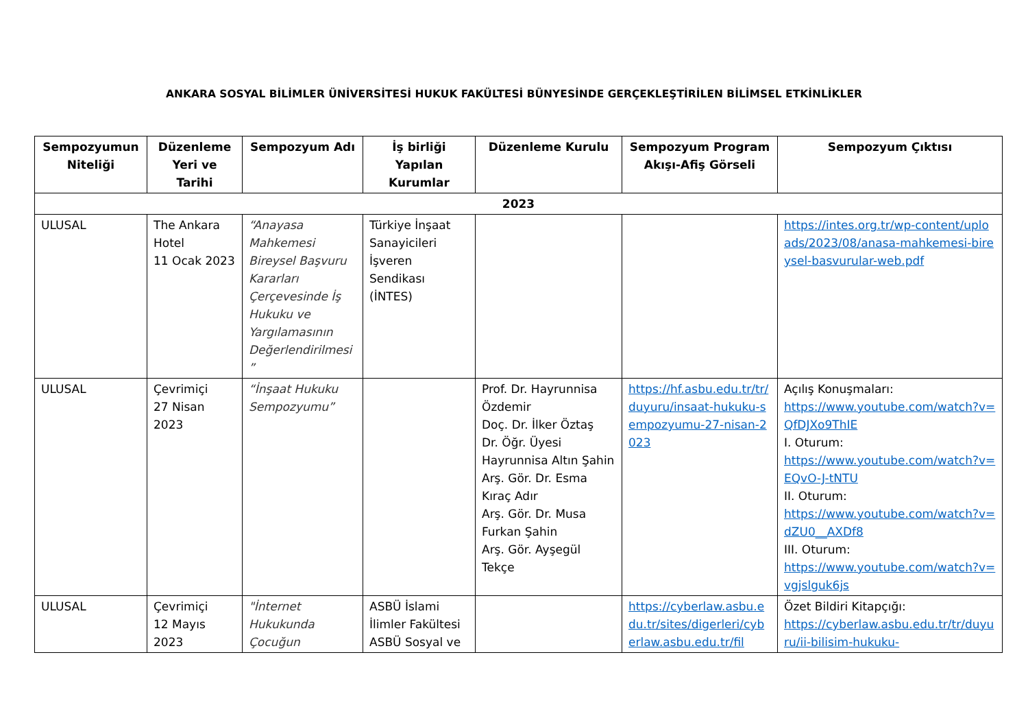ANKARA SOSYAL BİLİMLER ÜNİVERSİTESİ HUKUK FAKÜLTESİ BÜNYESİNDE GERÇEKLEŞTİRİLEN BİLİMSEL ETKİNLİKLER
| Sempozyumun Niteliği | Düzenleme Yeri ve Tarihi | Sempozyum Adı | İş birliği Yapılan Kurumlar | Düzenleme Kurulu | Sempozyum Program Akışı-Afiş Görseli | Sempozyum Çıktısı |
| --- | --- | --- | --- | --- | --- | --- |
| 2023 | | | | | | |
| ULUSAL | The Ankara Hotel 11 Ocak 2023 | “Anayasa Mahkemesi Bireysel Başvuru Kararları Çerçevesinde İş Hukuku ve Yargılamasının Değerlendirilmesi ” | Türkiye İnşaat Sanayicileri İşveren Sendikası (İNTES) | | | https://intes.org.tr/wp-content/uploads/2023/08/anasa-mahkemesi-bireysel-basvurular-web.pdf |
| ULUSAL | Çevrimiçi 27 Nisan 2023 | “İnşaat Hukuku Sempozyumu” | | Prof. Dr. Hayrunnisa Özdemir Doç. Dr. İlker Öztaş Dr. Öğr. Üyesi Hayrunnisa Altın Şahin Arş. Gör. Dr. Esma Kıraç Adır Arş. Gör. Dr. Musa Furkan Şahin Arş. Gör. Ayşegül Tekçe | https://hf.asbu.edu.tr/tr/duyuru/insaat-hukuku-sempozyumu-27-nisan-2023 | Açılış Konuşmaları: https://www.youtube.com/watch?v=QfDJXo9ThIE I. Oturum: https://www.youtube.com/watch?v=EQvO-J-tNTU II. Oturum: https://www.youtube.com/watch?v=dZU0__AXDf8 III. Oturum: https://www.youtube.com/watch?v=vgjslguk6js |
| ULUSAL | Çevrimiçi 12 Mayıs 2023 | "İnternet Hukukunda Çocuğun | ASBÜ İslami İlimler Fakültesi ASBÜ Sosyal ve | | https://cyberlaw.asbu.edu.tr/sites/digerleri/cyberlaw.asbu.edu.tr/fil | Özet Bildiri Kitapçığı: https://cyberlaw.asbu.edu.tr/tr/duyuru/ii-bilisim-hukuku- |